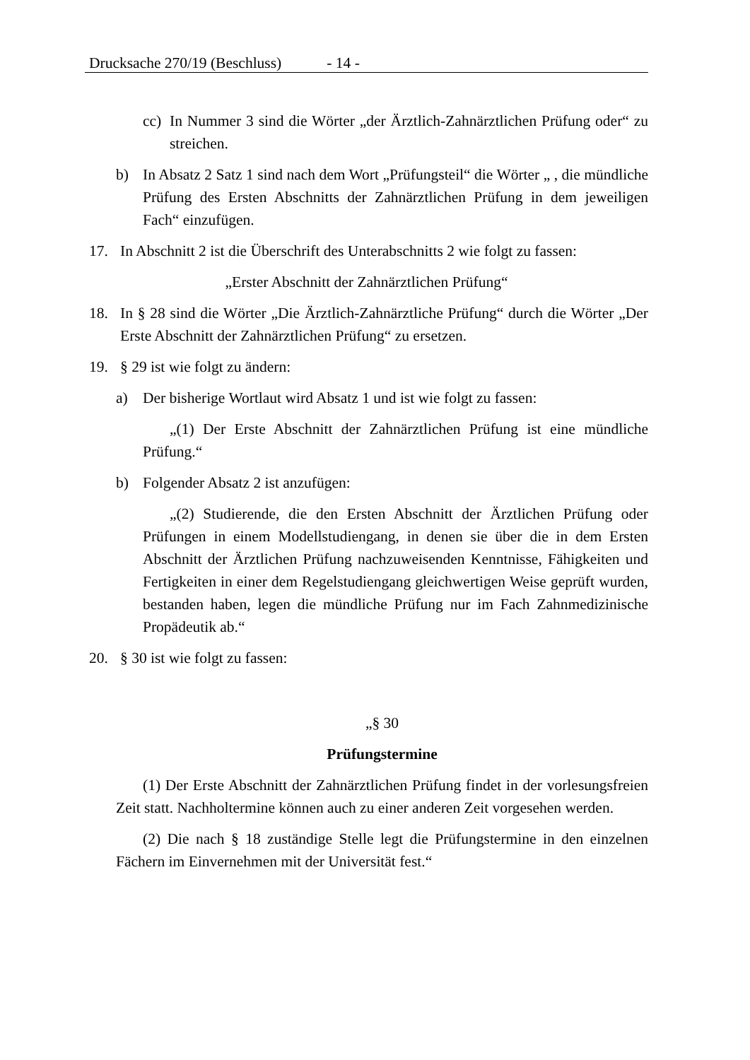Drucksache 270/19 (Beschluss) - 14 -
cc)
In Nummer 3 sind die Wörter „der Ärztlich-Zahnärztlichen Prüfung oder“ zu streichen.
b) In Absatz 2 Satz 1 sind nach dem Wort „Prüfungsteil“ die Wörter „ , die mündliche Prüfung des Ersten Abschnitts der Zahnärztlichen Prüfung in dem jeweiligen Fach“ einzufügen.
17. In Abschnitt 2 ist die Überschrift des Unterabschnitts 2 wie folgt zu fassen:
„Erster Abschnitt der Zahnärztlichen Prüfung“
18. In § 28 sind die Wörter „Die Ärztlich-Zahnärztliche Prüfung“ durch die Wörter „Der Erste Abschnitt der Zahnärztlichen Prüfung“ zu ersetzen.
19. § 29 ist wie folgt zu ändern:
a) Der bisherige Wortlaut wird Absatz 1 und ist wie folgt zu fassen:
„(1) Der Erste Abschnitt der Zahnärztlichen Prüfung ist eine mündliche Prüfung.“
b) Folgender Absatz 2 ist anzufügen:
„(2) Studierende, die den Ersten Abschnitt der Ärztlichen Prüfung oder Prüfungen in einem Modellstudiengang, in denen sie über die in dem Ersten Abschnitt der Ärztlichen Prüfung nachzuweisenden Kenntnisse, Fähigkeiten und Fertigkeiten in einer dem Regelstudiengang gleichwertigen Weise geprüft wurden, bestanden haben, legen die mündliche Prüfung nur im Fach Zahnmedizinische Propädeutik ab.“
20. § 30 ist wie folgt zu fassen:
„§ 30
Prüfungstermine
(1) Der Erste Abschnitt der Zahnärztlichen Prüfung findet in der vorlesungsfreien Zeit statt. Nachholtermine können auch zu einer anderen Zeit vorgesehen werden.
(2) Die nach § 18 zuständige Stelle legt die Prüfungstermine in den einzelnen Fächern im Einvernehmen mit der Universität fest.“